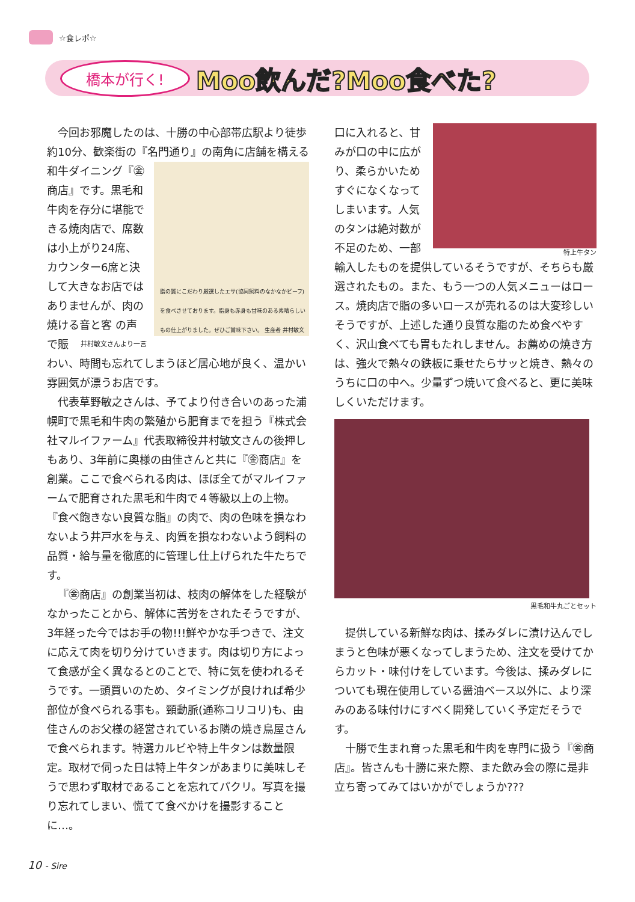☆食レポ☆
橋本が行く! Moo飲んだ?Moo食べた?
今回お邪魔したのは、十勝の中心部帯広駅より徒歩約10分、歓楽街の『名門通り』の南角に店舗
脂の質にこだわり厳選したエサ(協同飼料のなかなかビーフ)を食べさせております。脂身も赤身も甘味のある素晴らしいもの仕上がりました。ぜひご賞味下さい。 生産者 井村敏文
を構える和牛ダイニング『㊎商店』です。黒毛和牛肉を存分に堪能できる焼肉店で、席数は小上がり24席、カウンター6席と決して大きなお店ではありませんが、肉の焼ける音と客 井村敏文さんより一言 の声で賑わい、時間も忘れてしまうほど居心地が良く、温かい雰囲気が漂うお店です。
代表草野敏之さんは、予てより付き合いのあった浦幌町で黒毛和牛肉の繁殖から肥育までを担う『株式会社マルイファーム』代表取締役井村敏文さんの後押しもあり、3年前に奥様の由佳さんと共に『㊎商店』を創業。ここで食べられる肉は、ほぼ全てがマルイファームで肥育された黒毛和牛肉で４等級以上の上物。『食べ飽きない良質な脂』の肉で、肉の色味を損なわないよう井戸水を与え、肉質を損なわないよう飼料の品質・給与量を徹底的に管理し仕上げられた牛たちです。
『㊎商店』の創業当初は、枝肉の解体をした経験がなかったことから、解体に苦労をされたそうですが、3年経った今ではお手の物!!!鮮やかな手つきで、注文に応えて肉を切り分けていきます。肉は切り方によって食感が全く異なるとのことで、特に気を使われるそうです。一頭買いのため、タイミングが良ければ希少部位が食べられる事も。頸動脈(通称コリコリ)も、由佳さんのお父様の経営されているお隣の焼き鳥屋さんで食べられます。特選カルビや特上牛タンは数量限定。取材で伺った日は特上牛タンがあまりに美味しそうで思わず取材であることを忘れてパクリ。写真を撮り忘れてしまい、慌てて食べかけを撮影することに…。
特上牛タン
口に入れると、甘みが口の中に広がり、柔らかいためすぐになくなってしまいます。人気のタンは絶対数が不足のため、一部輸入したものを提供しているそうですが、そちらも厳選されたもの。また、もう一つの人気メニューはロース。焼肉店で脂の多いロースが売れるのは大変珍しいそうですが、上述した通り良質な脂のため食べやすく、沢山食べても胃もたれしません。お薦めの焼き方は、強火で熱々の鉄板に乗せたらサッと焼き、熱々のうちに口の中へ。少量ずつ焼いて食べると、更に美味しくいただけます。
黒毛和牛丸ごとセット
提供している新鮮な肉は、揉みダレに漬け込んでしまうと色味が悪くなってしまうため、注文を受けてからカット・味付けをしています。今後は、揉みダレについても現在使用している醤油ベース以外に、より深みのある味付けにすべく開発していく予定だそうです。
十勝で生まれ育った黒毛和牛肉を専門に扱う『㊎商店』。皆さんも十勝に来た際、また飲み会の際に是非立ち寄ってみてはいかがでしょうか???
10 - Sire